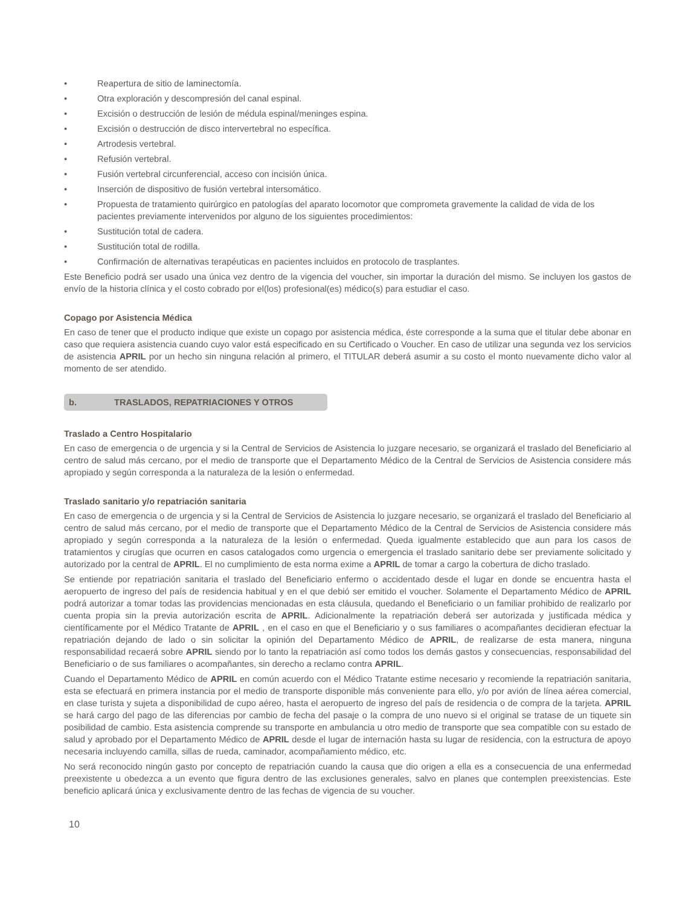• Reapertura de sitio de laminectomía.
• Otra exploración y descompresión del canal espinal.
• Excisión o destrucción de lesión de médula espinal/meninges espina.
• Excisión o destrucción de disco intervertebral no específica.
• Artrodesis vertebral.
• Refusión vertebral.
• Fusión vertebral circunferencial, acceso con incisión única.
• Inserción de dispositivo de fusión vertebral intersomático.
• Propuesta de tratamiento quirúrgico en patologías del aparato locomotor que comprometa gravemente la calidad de vida de los pacientes previamente intervenidos por alguno de los siguientes procedimientos:
• Sustitución total de cadera.
• Sustitución total de rodilla.
• Confirmación de alternativas terapéuticas en pacientes incluidos en protocolo de trasplantes.
Este Beneficio podrá ser usado una única vez dentro de la vigencia del voucher, sin importar la duración del mismo. Se incluyen los gastos de envío de la historia clínica y el costo cobrado por el(los) profesional(es) médico(s) para estudiar el caso.
Copago por Asistencia Médica
En caso de tener que el producto indique que existe un copago por asistencia médica, éste corresponde a la suma que el titular debe abonar en caso que requiera asistencia cuando cuyo valor está especificado en su Certificado o Voucher. En caso de utilizar una segunda vez los servicios de asistencia APRIL por un hecho sin ninguna relación al primero, el TITULAR deberá asumir a su costo el monto nuevamente dicho valor al momento de ser atendido.
b. TRASLADOS, REPATRIACIONES Y OTROS
Traslado a Centro Hospitalario
En caso de emergencia o de urgencia y si la Central de Servicios de Asistencia lo juzgare necesario, se organizará el traslado del Beneficiario al centro de salud más cercano, por el medio de transporte que el Departamento Médico de la Central de Servicios de Asistencia considere más apropiado y según corresponda a la naturaleza de la lesión o enfermedad.
Traslado sanitario y/o repatriación sanitaria
En caso de emergencia o de urgencia y si la Central de Servicios de Asistencia lo juzgare necesario, se organizará el traslado del Beneficiario al centro de salud más cercano, por el medio de transporte que el Departamento Médico de la Central de Servicios de Asistencia considere más apropiado y según corresponda a la naturaleza de la lesión o enfermedad. Queda igualmente establecido que aun para los casos de tratamientos y cirugías que ocurren en casos catalogados como urgencia o emergencia el traslado sanitario debe ser previamente solicitado y autorizado por la central de APRIL. El no cumplimiento de esta norma exime a APRIL de tomar a cargo la cobertura de dicho traslado.
Se entiende por repatriación sanitaria el traslado del Beneficiario enfermo o accidentado desde el lugar en donde se encuentra hasta el aeropuerto de ingreso del país de residencia habitual y en el que debió ser emitido el voucher. Solamente el Departamento Médico de APRIL podrá autorizar a tomar todas las providencias mencionadas en esta cláusula, quedando el Beneficiario o un familiar prohibido de realizarlo por cuenta propia sin la previa autorización escrita de APRIL. Adicionalmente la repatriación deberá ser autorizada y justificada médica y científicamente por el Médico Tratante de APRIL , en el caso en que el Beneficiario y o sus familiares o acompañantes decidieran efectuar la repatriación dejando de lado o sin solicitar la opinión del Departamento Médico de APRIL, de realizarse de esta manera, ninguna responsabilidad recaerá sobre APRIL siendo por lo tanto la repatriación así como todos los demás gastos y consecuencias, responsabilidad del Beneficiario o de sus familiares o acompañantes, sin derecho a reclamo contra APRIL.
Cuando el Departamento Médico de APRIL en común acuerdo con el Médico Tratante estime necesario y recomiende la repatriación sanitaria, esta se efectuará en primera instancia por el medio de transporte disponible más conveniente para ello, y/o por avión de línea aérea comercial, en clase turista y sujeta a disponibilidad de cupo aéreo, hasta el aeropuerto de ingreso del país de residencia o de compra de la tarjeta. APRIL se hará cargo del pago de las diferencias por cambio de fecha del pasaje o la compra de uno nuevo si el original se tratase de un tiquete sin posibilidad de cambio. Esta asistencia comprende su transporte en ambulancia u otro medio de transporte que sea compatible con su estado de salud y aprobado por el Departamento Médico de APRIL desde el lugar de internación hasta su lugar de residencia, con la estructura de apoyo necesaria incluyendo camilla, sillas de rueda, caminador, acompañamiento médico, etc.
No será reconocido ningún gasto por concepto de repatriación cuando la causa que dio origen a ella es a consecuencia de una enfermedad preexistente u obedezca a un evento que figura dentro de las exclusiones generales, salvo en planes que contemplen preexistencias. Este beneficio aplicará única y exclusivamente dentro de las fechas de vigencia de su voucher.
10